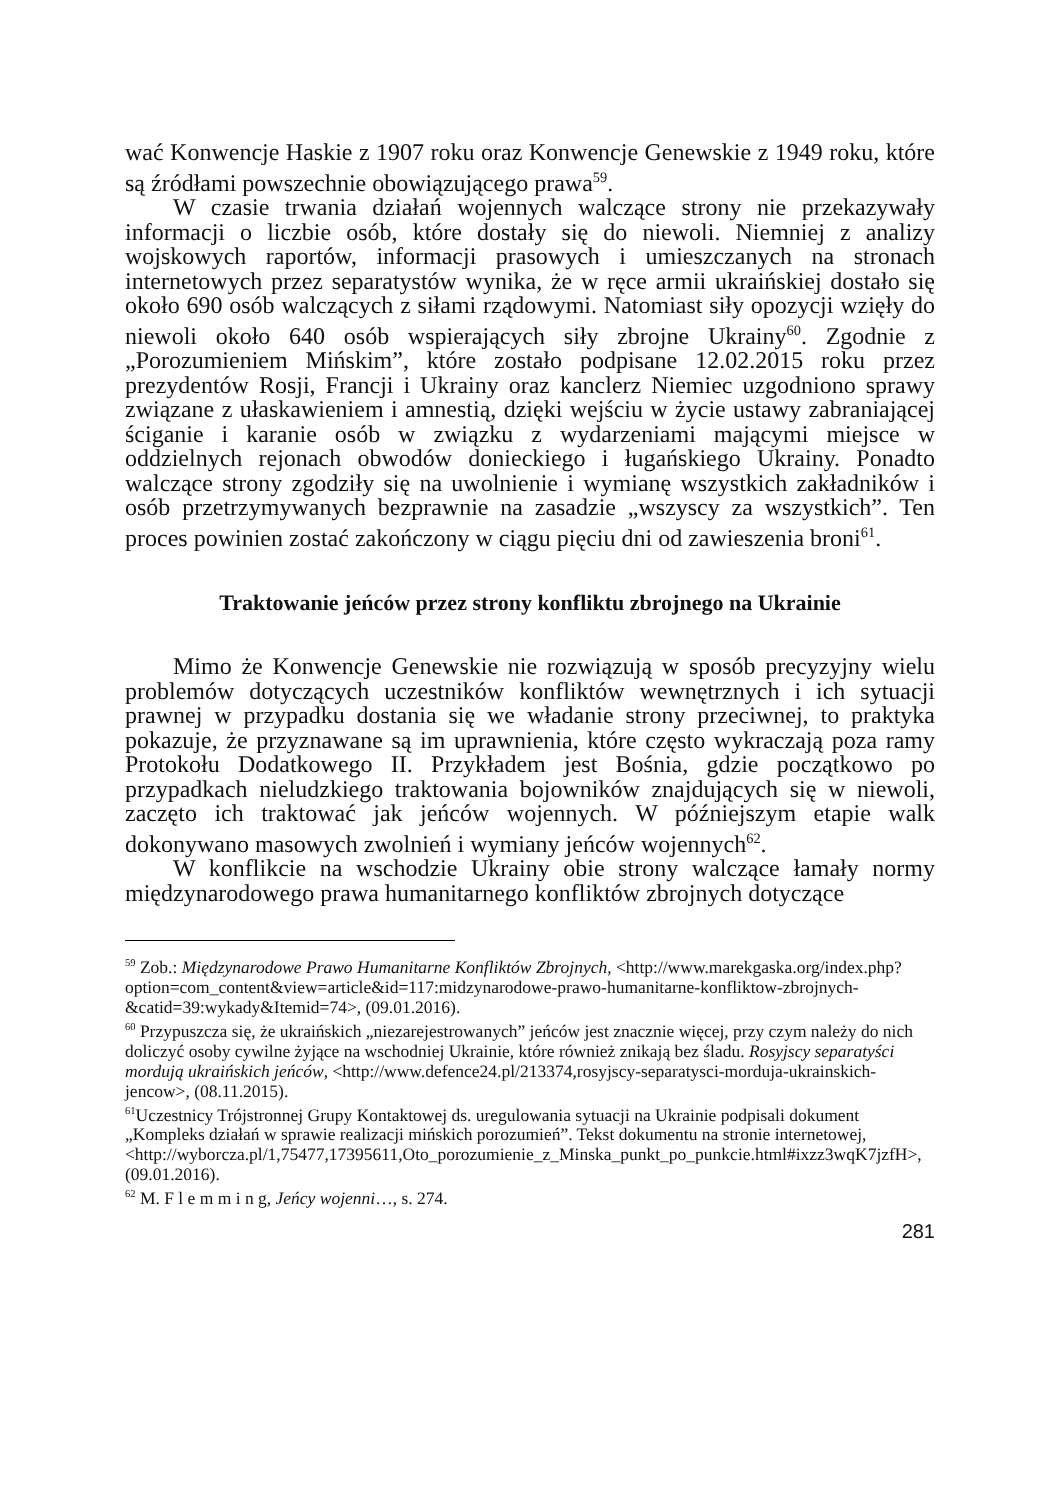wać Konwencje Haskie z 1907 roku oraz Konwencje Genewskie z 1949 roku, które są źródłami powszechnie obowiązującego prawa<sup>59</sup>.
W czasie trwania działań wojennych walczące strony nie przekazywały informacji o liczbie osób, które dostały się do niewoli. Niemniej z analizy wojskowych raportów, informacji prasowych i umieszczanych na stronach internetowych przez separatystów wynika, że w ręce armii ukraińskiej dostało się około 690 osób walczących z siłami rządowymi. Natomiast siły opozycji wzięły do niewoli około 640 osób wspierających siły zbrojne Ukrainy<sup>60</sup>. Zgodnie z „Porozumieniem Mińskim”, które zostało podpisane 12.02.2015 roku przez prezydentów Rosji, Francji i Ukrainy oraz kanclerz Niemiec uzgodniono sprawy związane z ułaskawieniem i amnestią, dzięki wejściu w życie ustawy zabraniającej ściganie i karanie osób w związku z wydarzeniami mającymi miejsce w oddzielnych rejonach obwodów donieckiego i ługańskiego Ukrainy. Ponadto walczące strony zgodziły się na uwolnienie i wymianę wszystkich zakładników i osób przetrzymywanych bezprawnie na zasadzie „wszyscy za wszystkich”. Ten proces powinien zostać zakończony w ciągu pięciu dni od zawieszenia broni<sup>61</sup>.
Traktowanie jeńców przez strony konfliktu zbrojnego na Ukrainie
Mimo że Konwencje Genewskie nie rozwiązują w sposób precyzyjny wielu problemów dotyczących uczestników konfliktów wewnętrznych i ich sytuacji prawnej w przypadku dostania się we władanie strony przeciwnej, to praktyka pokazuje, że przyznawane są im uprawnienia, które często wykraczają poza ramy Protokołu Dodatkowego II. Przykładem jest Bośnia, gdzie początkowo po przypadkach nieludzkiego traktowania bojowników znajdujących się w niewoli, zaczęto ich traktować jak jeńców wojennych. W późniejszym etapie walk dokonywano masowych zwolnień i wymiany jeńców wojennych<sup>62</sup>.
W konflikcie na wschodzie Ukrainy obie strony walczące łamały normy międzynarodowego prawa humanitarnego konfliktów zbrojnych dotyczące
<sup>59</sup> Zob.: Międzynarodowe Prawo Humanitarne Konfliktów Zbrojnych, <http://www.marekgaska.org/index.php?option=com_content&view=article&id=117:midzynarodowe-prawo-humanitarne-konfliktow-zbrojnych-&catid=39:wykady&Itemid=74>, (09.01.2016).
<sup>60</sup> Przypuszcza się, że ukraińskich „niezarejestrowanych” jeńców jest znacznie więcej, przy czym należy do nich doliczyć osoby cywilne żyjące na wschodniej Ukrainie, które również znikają bez śladu. Rosyjscy separatyści mordują ukraińskich jeńców, <http://www.defence24.pl/213374,rosyjscy-separatysci-morduja-ukrainskich-jencow>, (08.11.2015).
<sup>61</sup> Uczestnicy Trójstronnej Grupy Kontaktowej ds. uregulowania sytuacji na Ukrainie podpisali dokument „Kompleks działań w sprawie realizacji mińskich porozumień”. Tekst dokumentu na stronie internetowej, <http://wyborcza.pl/1,75477,17395611,Oto_porozumienie_z_Minska_punkt_po_punkcie.html#ixzz3wqK7jzfH>, (09.01.2016).
<sup>62</sup> M. F l e m m i n g, Jeńcy wojenni…, s. 274.
281